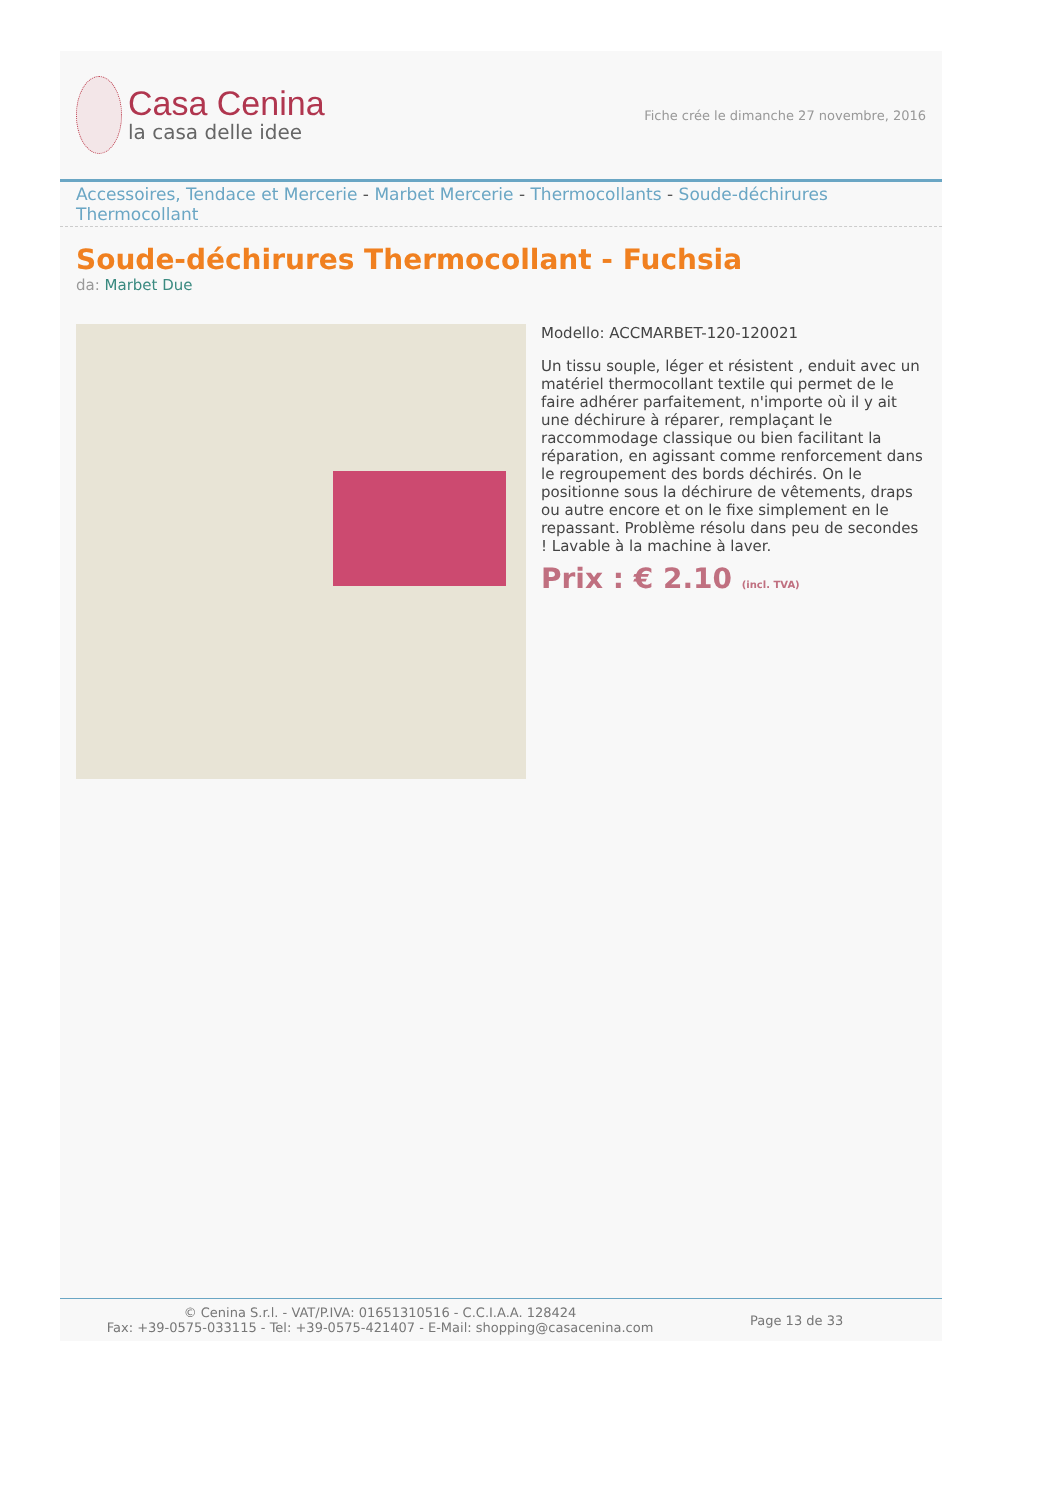Casa Cenina
la casa delle idee
Fiche crée le dimanche 27 novembre, 2016
Accessoires, Tendace et Mercerie - Marbet Mercerie - Thermocollants - Soude-déchirures Thermocollant
Soude-déchirures Thermocollant - Fuchsia
da: Marbet Due
Modello: ACCMARBET-120-120021
Un tissu souple, léger et résistent , enduit avec un matériel thermocollant textile qui permet de le faire adhérer parfaitement, n'importe où il y ait une déchirure à réparer, remplaçant le raccommodage classique ou bien facilitant la réparation, en agissant comme renforcement dans le regroupement des bords déchirés. On le positionne sous la déchirure de vêtements, draps ou autre encore et on le fixe simplement en le repassant. Problème résolu dans peu de secondes ! Lavable à la machine à laver.
Prix : € 2.10 (incl. TVA)
© Cenina S.r.l. - VAT/P.IVA: 01651310516 - C.C.I.A.A. 128424
Fax: +39-0575-033115 - Tel: +39-0575-421407 - E-Mail: shopping@casacenina.com
Page 13 de 33